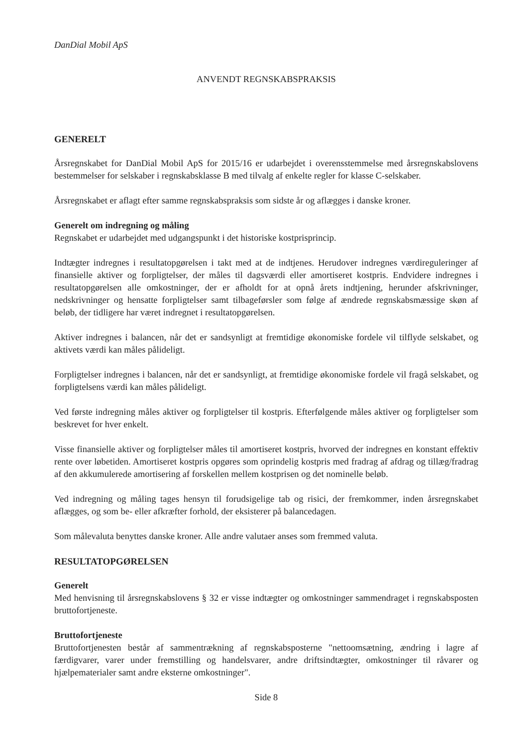DanDial Mobil ApS
ANVENDT REGNSKABSPRAKSIS
GENERELT
Årsregnskabet for DanDial Mobil ApS for 2015/16 er udarbejdet i overensstemmelse med årsregnskabslovens bestemmelser for selskaber i regnskabsklasse B med tilvalg af enkelte regler for klasse C-selskaber.
Årsregnskabet er aflagt efter samme regnskabspraksis som sidste år og aflægges i danske kroner.
Generelt om indregning og måling
Regnskabet er udarbejdet med udgangspunkt i det historiske kostprisprincip.
Indtægter indregnes i resultatopgørelsen i takt med at de indtjenes. Herudover indregnes værdireguleringer af finansielle aktiver og forpligtelser, der måles til dagsværdi eller amortiseret kostpris. Endvidere indregnes i resultatopgørelsen alle omkostninger, der er afholdt for at opnå årets indtjening, herunder afskrivninger, nedskrivninger og hensatte forpligtelser samt tilbageførsler som følge af ændrede regnskabsmæssige skøn af beløb, der tidligere har været indregnet i resultatopgørelsen.
Aktiver indregnes i balancen, når det er sandsynligt at fremtidige økonomiske fordele vil tilflyde selskabet, og aktivets værdi kan måles pålideligt.
Forpligtelser indregnes i balancen, når det er sandsynligt, at fremtidige økonomiske fordele vil fragå selskabet, og forpligtelsens værdi kan måles pålideligt.
Ved første indregning måles aktiver og forpligtelser til kostpris. Efterfølgende måles aktiver og forpligtelser som beskrevet for hver enkelt.
Visse finansielle aktiver og forpligtelser måles til amortiseret kostpris, hvorved der indregnes en konstant effektiv rente over løbetiden. Amortiseret kostpris opgøres som oprindelig kostpris med fradrag af afdrag og tillæg/fradrag af den akkumulerede amortisering af forskellen mellem kostprisen og det nominelle beløb.
Ved indregning og måling tages hensyn til forudsigelige tab og risici, der fremkommer, inden årsregnskabet aflægges, og som be- eller afkræfter forhold, der eksisterer på balancedagen.
Som målevaluta benyttes danske kroner. Alle andre valutaer anses som fremmed valuta.
RESULTATOPGØRELSEN
Generelt
Med henvisning til årsregnskabslovens § 32 er visse indtægter og omkostninger sammendraget i regnskabsposten bruttofortjeneste.
Bruttofortjeneste
Bruttofortjenesten består af sammentrækning af regnskabsposterne "nettoomsætning, ændring i lagre af færdigvarer, varer under fremstilling og handelsvarer, andre driftsindtægter, omkostninger til råvarer og hjælpematerialer samt andre eksterne omkostninger".
Side 8